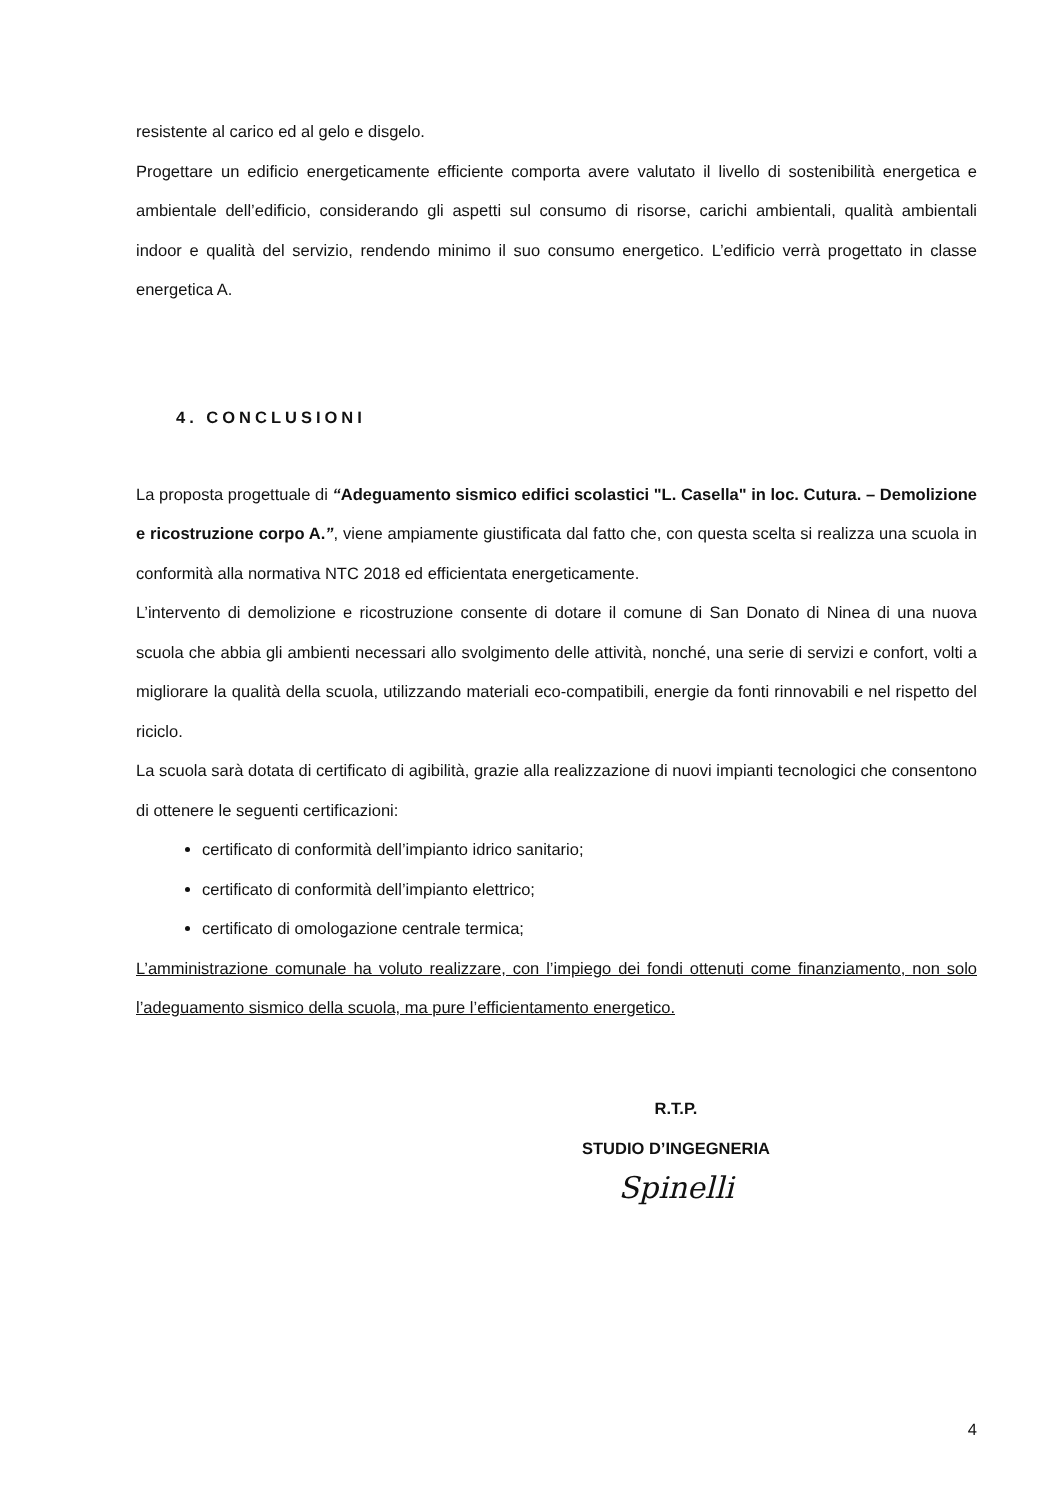resistente al carico ed al gelo e disgelo.
Progettare un edificio energeticamente efficiente comporta avere valutato il livello di sostenibilità energetica e ambientale dell’edificio, considerando gli aspetti sul consumo di risorse, carichi ambientali, qualità ambientali indoor e qualità del servizio, rendendo minimo il suo consumo energetico. L’edificio verrà progettato in classe energetica A.
4. CONCLUSIONI
La proposta progettuale di “Adeguamento sismico edifici scolastici "L. Casella" in loc. Cutura. – Demolizione e ricostruzione corpo A.”, viene ampiamente giustificata dal fatto che, con questa scelta si realizza una scuola in conformità alla normativa NTC 2018 ed efficientata energeticamente.
L’intervento di demolizione e ricostruzione consente di dotare il comune di San Donato di Ninea di una nuova scuola che abbia gli ambienti necessari allo svolgimento delle attività, nonché, una serie di servizi e confort, volti a migliorare la qualità della scuola, utilizzando materiali eco-compatibili, energie da fonti rinnovabili e nel rispetto del riciclo.
La scuola sarà dotata di certificato di agibilità, grazie alla realizzazione di nuovi impianti tecnologici che consentono di ottenere le seguenti certificazioni:
certificato di conformità dell’impianto idrico sanitario;
certificato di conformità dell’impianto elettrico;
certificato di omologazione centrale termica;
L’amministrazione comunale ha voluto realizzare, con l’impiego dei fondi ottenuti come finanziamento, non solo l’adeguamento sismico della scuola, ma pure l’efficientamento energetico.
R.T.P.
STUDIO D’INGEGNERIA
Spinelli
4